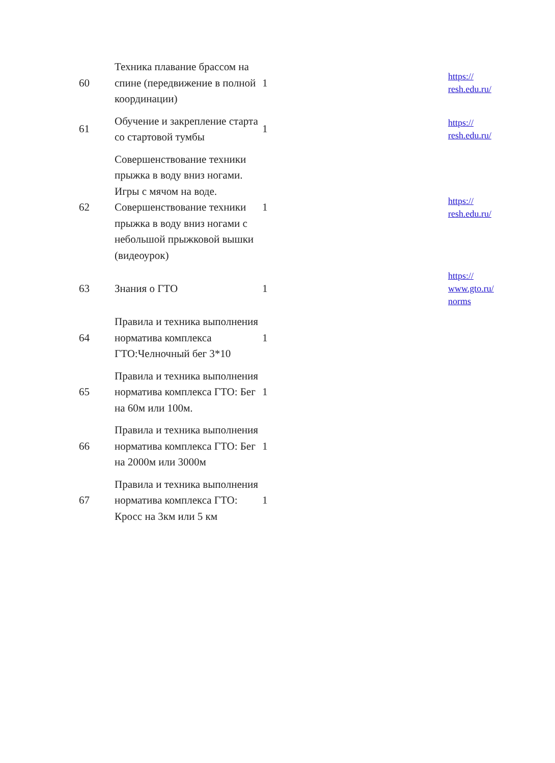| 60 | Техника плавание брассом на спине (передвижение в полной координации) | 1 | https:// resh.edu.ru/ |
| 61 | Обучение и закрепление старта со стартовой тумбы | 1 | https:// resh.edu.ru/ |
| 62 | Совершенствование техники прыжка в воду вниз ногами. Игры с мячом на воде. Совершенствование техники прыжка в воду вниз ногами с небольшой прыжковой вышки (видеоурок) | 1 | https:// resh.edu.ru/ |
| 63 | Знания о ГТО | 1 | https:// www.gto.ru/ norms |
| 64 | Правила и техника выполнения норматива комплекса ГТО:Челночный бег 3*10 | 1 | |
| 65 | Правила и техника выполнения норматива комплекса ГТО: Бег на 60м или 100м. | 1 | |
| 66 | Правила и техника выполнения норматива комплекса ГТО: Бег на 2000м или 3000м | 1 | |
| 67 | Правила и техника выполнения норматива комплекса ГТО: Кросс на 3км или 5 км | 1 | |